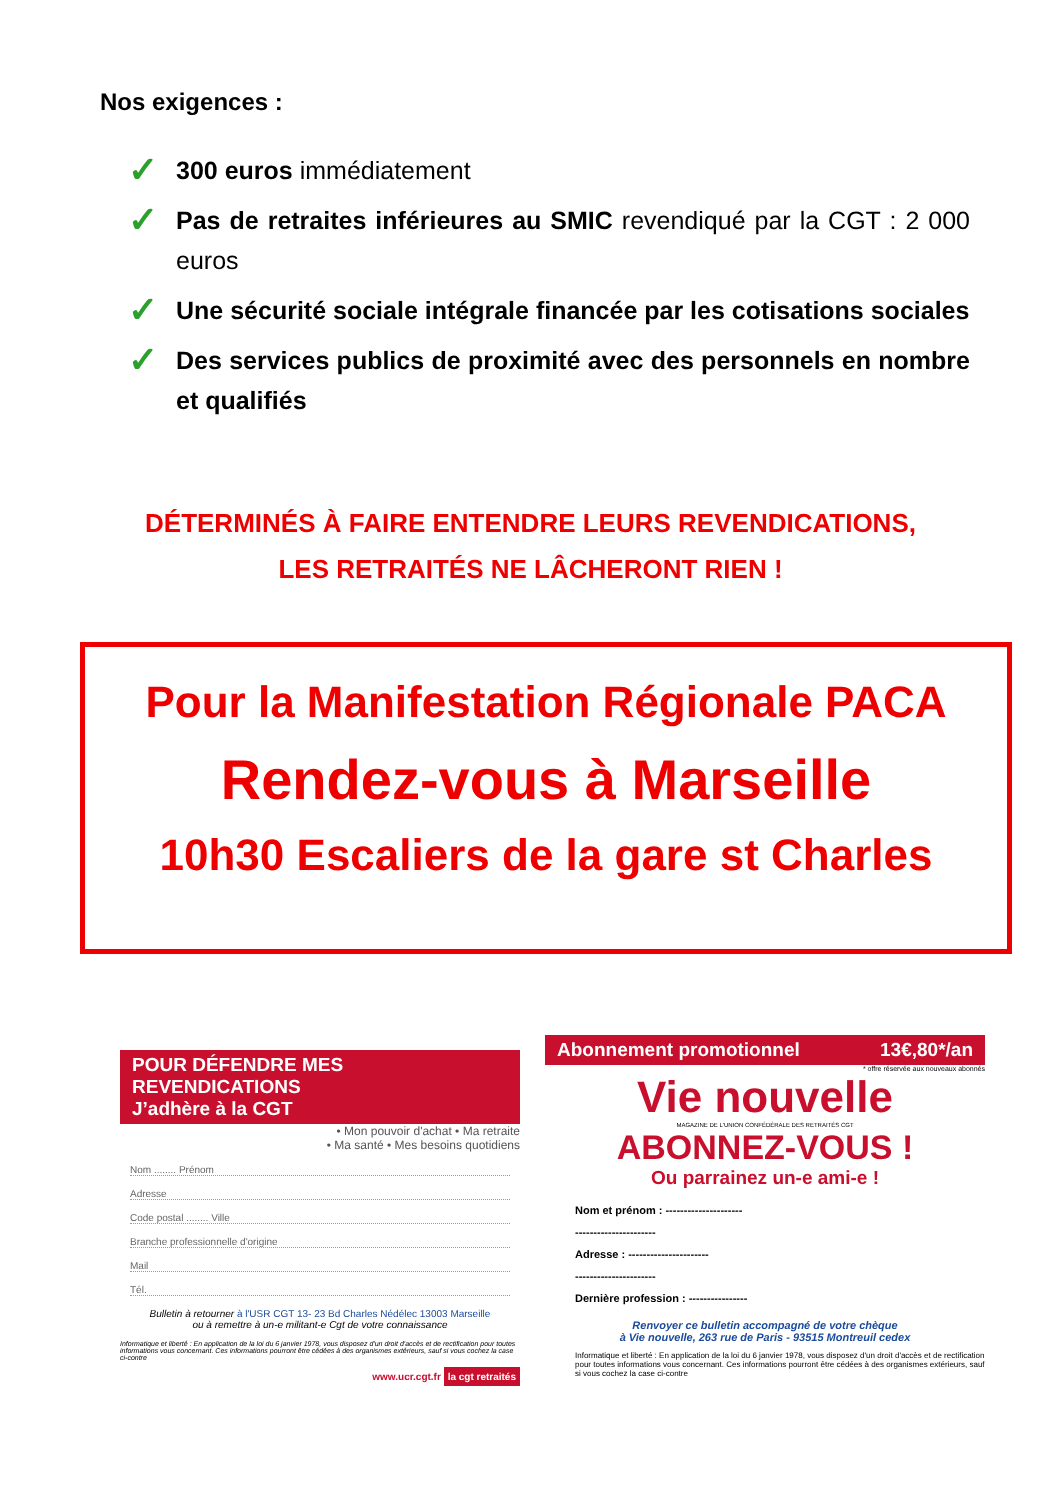Nos exigences :
✓ 300 euros immédiatement
✓ Pas de retraites inférieures au SMIC revendiqué par la CGT : 2 000 euros
✓ Une sécurité sociale intégrale financée par les cotisations sociales
✓ Des services publics de proximité avec des personnels en nombre et qualifiés
DÉTERMINÉS À FAIRE ENTENDRE LEURS REVENDICATIONS,
LES RETRAITÉS NE LÂCHERONT RIEN !
Pour la Manifestation Régionale PACA
Rendez-vous à Marseille
10h30 Escaliers de la gare st Charles
POUR DÉFENDRE MES REVENDICATIONS
J’adhère à la CGT
• Mon pouvoir d'achat • Ma retraite
• Ma santé • Mes besoins quotidiens
Nom ........ Prénom
Adresse
Code postal ........ Ville
Branche professionnelle d'origine
Mail
Tél.
Bulletin à retourner à l'USR CGT 13- 23 Bd Charles Nédélec 13003 Marseille
ou à remettre à un-e militant-e Cgt de votre connaissance
Informatique et liberté : En application de la loi du 6 janvier 1978, vous disposez d'un droit d'accès et de rectification pour toutes informations vous concernant. Ces informations pourront être cédées à des organismes extérieurs, sauf si vous cochez la case ci-contre
www.ucr.cgt.fr la cgt retraités
Abonnement promotionnel 13€,80*/an
* offre réservée aux nouveaux abonnés
Vie nouvelle
MAGAZINE DE L'UNION CONFÉDÉRALE DES RETRAITÉS CGT
ABONNEZ-VOUS !
Ou parrainez un-e ami-e !
Nom et prénom : ---------------------
----------------------
Adresse : ----------------------
----------------------
Dernière profession : ----------------
Renvoyer ce bulletin accompagné de votre chèque
à Vie nouvelle, 263 rue de Paris - 93515 Montreuil cedex
Informatique et liberté : En application de la loi du 6 janvier 1978, vous disposez d'un droit d'accès et de rectification pour toutes informations vous concernant. Ces informations pourront être cédées à des organismes extérieurs, sauf si vous cochez la case ci-contre